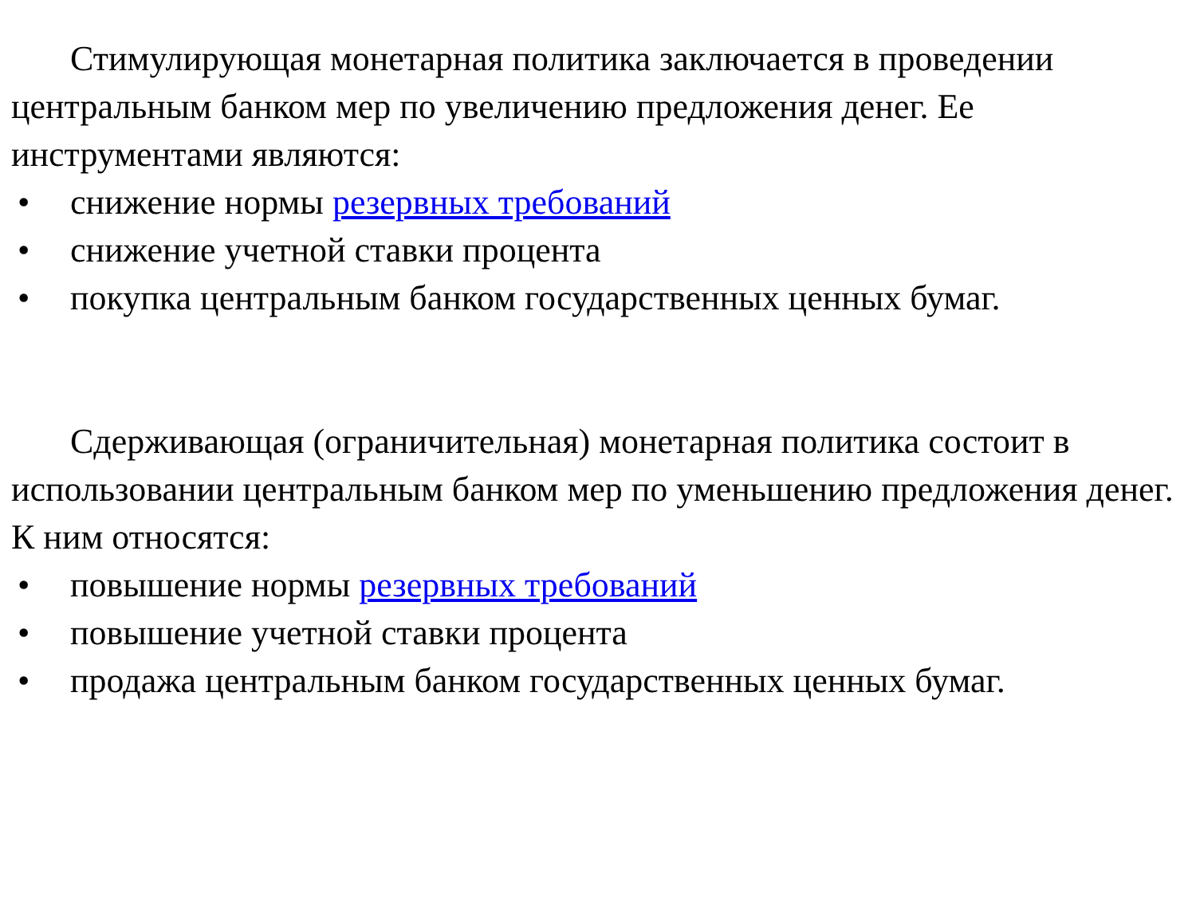Стимулирующая монетарная политика заключается в проведении центральным банком мер по увеличению предложения денег. Ее инструментами являются:
• снижение нормы резервных требований
• снижение учетной ставки процента
• покупка центральным банком государственных ценных бумаг.
Сдерживающая (ограничительная) монетарная политика состоит в использовании центральным банком мер по уменьшению предложения денег. К ним относятся:
• повышение нормы резервных требований
• повышение учетной ставки процента
• продажа центральным банком государственных ценных бумаг.